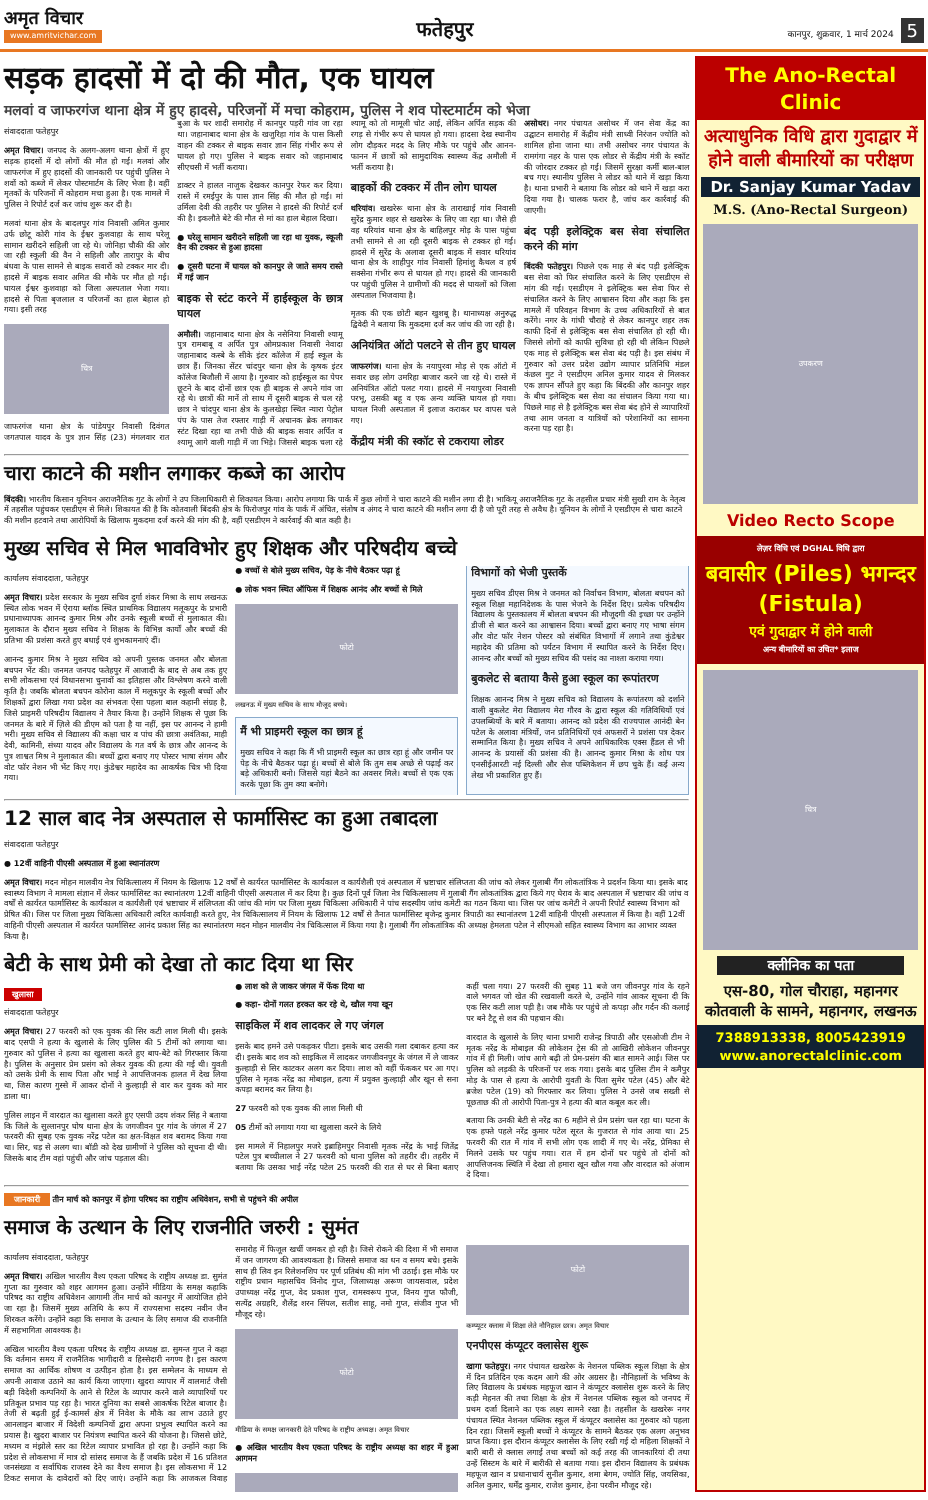अमृत विचार
www.amritvichar.com
फतेहपुर
कानपुर, शुक्रवार, 1 मार्च 2024 5
सड़क हादसों में दो की मौत, एक घायल
मलवां व जाफरगंज थाना क्षेत्र में हुए हादसे, परिजनों में मचा कोहराम, पुलिस ने शव पोस्टमार्टम को भेजा
संवाददाता फतेहपुर
अमृत विचार। जनपद के अलग-अलग थाना क्षेत्रों में हुए सड़क हादसों में दो लोगों की मौत हो गई। मलवां और जाफरगंज में हुए हादसों की जानकारी पर पहुंची पुलिस ने शवों को कब्जे में लेकर पोस्टमार्टम के लिए भेजा है। वहीं मृतकों के परिजनों में कोहराम मचा हुआ है। एक मामले में पुलिस ने रिपोर्ट दर्ज कर जांच शुरू कर दी है।
मलवां थाना क्षेत्र के बादलपुर गांव निवासी अमित कुमार उर्फ छोटू कोरी गांव के ईश्वर कुशवाहा के साथ घरेलू सामान खरीदने सहिली जा रहे थे। जोनिहा चौकी की ओर जा रही स्कूली की वैन ने सहिली और तारापुर के बीच बंधवा के पास सामने से बाइक सवारों को टक्कर मार दी। हादसे में बाइक सवार अमित की मौके पर मौत हो गई। घायल ईश्वर कुशवाहा को जिला अस्पताल भेजा गया। हादसे से पिता बृजलाल व परिजनों का हाल बेहाल हो गया। इसी तरह
चित्र
जाफरगंज थाना क्षेत्र के पांडेयपुर निवासी दिवंगत जगतपाल यादव के पुत्र ज्ञान सिंह (23) मंगलवार रात बुआ के घर शादी समारोह में कानपुर पड़री गांव जा रहा था। जहानाबाद थाना क्षेत्र के खजुरिहा गांव के पास किसी वाहन की टक्कर से बाइक सवार ज्ञान सिंह गंभीर रूप से घायल हो गए। पुलिस ने बाइक सवार को जहानाबाद सीएचसी में भर्ती कराया।
डाक्टर ने हालत नाजुक देखकर कानपुर रेफर कर दिया। रास्ते में रमईपुर के पास ज्ञान सिंह की मौत हो गई। मां उर्मिला देवी की तहरीर पर पुलिस ने हादसे की रिपोर्ट दर्ज की है। इकलौते बेटे की मौत से मां का हाल बेहाल दिखा।
● घरेलू सामान खरीदने सहिली जा रहा था युवक, स्कूली वैन की टक्कर से हुआ हादसा
● दूसरी घटना में घायल को कानपुर ले जाते समय रास्ते में गई जान
बाइक से स्टंट करने में हाईस्कूल के छात्र घायल
अमौली। जहानाबाद थाना क्षेत्र के नसेनिया निवासी श्यामू पुत्र रामबाबू व अर्पित पुत्र ओमप्रकाश निवासी नेवादा जहानाबाद कस्बे के सीके इंटर कॉलेज में हाई स्कूल के छात्र हैं। जिनका सेंटर चांदपुर थाना क्षेत्र के कृषक इंटर कॉलेज बिजौली में आया है। गुरुवार को हाईस्कूल का पेपर छूटने के बाद दोनों छात्र एक ही बाइक से अपने गांव जा रहे थे। छात्रों की मानें तो साथ में दूसरी बाइक से चल रहे छात्र ने चांदपुर थाना क्षेत्र के कुलखेड़ा स्थित न्यारा पेट्रोल पंप के पास तेज रफ्तार गाड़ी में अचानक ब्रेक लगाकर स्टंट दिखा रहा था तभी पीछे की बाइक सवार अर्पित व श्यामू आगे वाली गाड़ी में जा भिड़े। जिससे बाइक चला रहे श्यामू को तो मामूली चोट आई, लेकिन अर्पित सड़क की रगड़ से गंभीर रूप से घायल हो गया। हादसा देख स्थानीय लोग दौड़कर मदद के लिए मौके पर पहुंचे और आनन-फानन में छात्रों को सामुदायिक स्वास्थ्य केंद्र अमौली में भर्ती कराया है।
बाइकों की टक्कर में तीन लोग घायल
थरियांव। खखरेरू थाना क्षेत्र के ताराखाई गांव निवासी सुरेंद्र कुमार शहर से खखरेरू के लिए जा रहा था। जैसे ही वह थरियांव थाना क्षेत्र के बाहिलपुर मोड़ के पास पहुंचा तभी सामने से आ रही दूसरी बाइक से टक्कर हो गई। हादसे में सुरेंद्र के अलावा दूसरी बाइक में सवार थरियांव थाना क्षेत्र के शाहीपुर गांव निवासी हिमांशु कैथल व हर्ष सक्सेना गंभीर रूप से घायल हो गए। हादसे की जानकारी पर पहुंची पुलिस ने ग्रामीणों की मदद से घायलों को जिला अस्पताल भिजवाया है।
मृतक की एक छोटी बहन खुशबू है। थानाध्यक्ष अनुरुद्ध द्विवेदी ने बताया कि मुकदमा दर्ज कर जांच की जा रही है।
अनियंत्रित ऑटो पलटने से तीन हुए घायल
जाफरगंज। थाना क्षेत्र के नयापुरवा मोड़ से एक ऑटो में सवार छह लोग उमरिहा बाजार करने जा रहे थे। रास्ते में अनियंत्रित ऑटो पलट गया। हादसे में नयापुरवा निवासी परभू, उसकी बहू व एक अन्य व्यक्ति घायल हो गया। घायल निजी अस्पताल में इलाज कराकर घर वापस चले गए।
केंद्रीय मंत्री की स्कॉट से टकराया लोडर
असोथर। नगर पंचायत असोथर में जन सेवा केंद्र का उद्घाटन समारोह में केंद्रीय मंत्री साध्वी निरंजन ज्योति को शामिल होना जाना था। तभी असोथर नगर पंचायत के रामगंगा नहर के पास एक लोडर से केंद्रीय मंत्री के स्कॉट की जोरदार टक्कर हो गई। जिसमें सुरक्षा कर्मी बाल-बाल बच गए। स्थानीय पुलिस ने लोडर को थाने में खड़ा किया है। थाना प्रभारी ने बताया कि लोडर को थाने में खड़ा करा दिया गया है। चालक फरार है, जांच कर कार्रवाई की जाएगी।
बंद पड़ी इलेक्ट्रिक बस सेवा संचालित करने की मांग
बिंदकी फतेहपुर। पिछले एक माह से बंद पड़ी इलेक्ट्रिक बस सेवा को फिर संचालित करने के लिए एसडीएम से मांग की गई। एसडीएम ने इलेक्ट्रिक बस सेवा फिर से संचालित करने के लिए आश्वासन दिया और कहा कि इस मामले में परिवहन विभाग के उच्च अधिकारियों से बात करेंगे। नगर के गांधी चौराहे से लेकर कानपुर शहर तक काफी दिनों से इलेक्ट्रिक बस सेवा संचालित हो रही थी। जिससे लोगों को काफी सुविधा हो रही थी लेकिन पिछले एक माह से इलेक्ट्रिक बस सेवा बंद पड़ी है। इस संबंध में गुरुवार को उत्तर प्रदेश उद्योग व्यापार प्रतिनिधि मंडल कंछल गुट ने एसडीएम अनिल कुमार यादव से मिलकर एक ज्ञापन सौंपते हुए कहा कि बिंदकी और कानपुर शहर के बीच इलेक्ट्रिक बस सेवा का संचालन किया गया था। पिछले माह से है इलेक्ट्रिक बस सेवा बंद होने से व्यापारियों तथा आम जनता व यात्रियों को परेशानियों का सामना करना पड़ रहा है।
चारा काटने की मशीन लगाकर कब्जे का आरोप
बिंदकी। भारतीय किसान यूनियन अराजनैतिक गुट के लोगों ने उप जिलाधिकारी से शिकायत किया। आरोप लगाया कि पार्क में कुछ लोगों ने चारा काटने की मशीन लगा दी है। भाकियू अराजनैतिक गुट के तहसील प्रचार मंत्री सुखी राम के नेतृत्व में तहसील पहुंचकर एसडीएम से मिले। शिकायत की है कि कोतवाली बिंदकी क्षेत्र के फिरोजपुर गांव के पार्क में अंचित, संतोष व अंगद ने चारा काटने की मशीन लगा दी है जो पूरी तरह से अवैध है। यूनियन के लोगों ने एसडीएम से चारा काटने की मशीन हटवाने तथा आरोपियों के खिलाफ मुकदमा दर्ज करने की मांग की है, वहीं एसडीएम ने कार्रवाई की बात कही है।
मुख्य सचिव से मिल भावविभोर हुए शिक्षक और परिषदीय बच्चे
कार्यालय संवाददाता, फतेहपुर
अमृत विचार। प्रदेश सरकार के मुख्य सचिव दुर्गा शंकर मिश्रा के साथ लखनऊ स्थित लोक भवन में ऐराया ब्लॉक स्थित प्राथमिक विद्यालय मलूकपुर के प्रभारी प्रधानाध्यापक आनन्द कुमार मिश्र और उनके स्कूली बच्चों से मुलाकात की। मुलाकात के दौरान मुख्य सचिव ने शिक्षक के विभिन्न कार्यों और बच्चों की प्रतिभा की प्रशंसा करते हुए बधाई एवं शुभकामनाएं दीं।
आनन्द कुमार मिश्र ने मुख्य सचिव को अपनी पुस्तक जनमत और बोलता बचपन भेंट की। जनमत जनपद फतेहपुर में आजादी के बाद से अब तक हुए सभी लोकसभा एवं विधानसभा चुनावों का इतिहास और विश्लेषण करने वाली कृति है। जबकि बोलता बचपन कोरोना काल में मलूकपुर के स्कूली बच्चों और शिक्षकों द्वारा लिखा गया प्रदेश का संभवतः ऐसा पहला बाल कहानी संग्रह है, जिसे प्राइमरी परिषदीय विद्यालय ने तैयार किया है। उन्होंने शिक्षक से पूछा कि जनमत के बारे में ज़िले की डीएम को पता है या नहीं, इस पर आनन्द ने हामी भरी। मुख्य सचिव से विद्यालय की कक्षा चार व पांच की छात्रा अवंतिका, माही देवी, कामिनी, संध्या यादव और विद्यालय के गत वर्ष के छात्र और आनन्द के पुत्र शाश्वत मिश्र ने मुलाकात की। बच्चों द्वारा बनाए गए पोस्टर भाषा संगम और वोट फॉर नेशन भी भेंट किए गए। कुंडेश्वर महादेव का आकर्षक चित्र भी दिया गया।
● बच्चों से बोले मुख्य सचिव, पेड़ के नीचे बैठकर पढ़ा हूं
● लोक भवन स्थित ऑफिस में शिक्षक आनंद और बच्चों से मिले
फोटो
लखनऊ में मुख्य सचिव के साथ मौजूद बच्चे।
मैं भी प्राइमरी स्कूल का छात्र हूं
मुख्य सचिव ने कहा कि मैं भी प्राइमरी स्कूल का छात्र रहा हूं और जमीन पर पेड़ के नीचे बैठकर पढ़ा हूं। बच्चों से बोले कि तुम सब अच्छे से पढ़ाई कर बड़े अधिकारी बनो। जिससे यहां बैठने का अवसर मिले। बच्चों से एक एक करके पूछा कि तुम क्या बनोगे।
विभागों को भेजी पुस्तकें
मुख्य सचिव डीएस मिश्र ने जनमत को निर्वाचन विभाग, बोलता बचपन को स्कूल शिक्षा महानिदेशक के पास भेजने के निर्देश दिए। प्रत्येक परिषदीय विद्यालय के पुस्तकालय में बोलता बचपन की मौजूदगी की इच्छा पर उन्होंने डीजी से बात करने का आश्वासन दिया। बच्चों द्वारा बनाए गए भाषा संगम और वोट फॉर नेशन पोस्टर को संबंधित विभागों में लगाने तथा कुंडेश्वर महादेव की प्रतिमा को पर्यटन विभाग में स्थापित करने के निर्देश दिए। आनन्द और बच्चों को मुख्य सचिव की पसंद का नाश्ता कराया गया।
बुकलेट से बताया कैसे हुआ स्कूल का रूपांतरण
शिक्षक आनन्द मिश्र ने मुख्य सचिव को विद्यालय के रूपांतरण को दर्शाने वाली बुकलेट मेरा विद्यालय मेरा गौरव के द्वारा स्कूल की गतिविधियों एवं उपलब्धियों के बारे में बताया। आनन्द को प्रदेश की राज्यपाल आनंदी बेन पटेल के अलावा मंत्रियों, जन प्रतिनिधियों एवं अफसरों ने प्रशंसा पत्र देकर सम्मानित किया है। मुख्य सचिव ने अपने आधिकारिक एक्स हैंडल से भी आनन्द के प्रयासों की प्रशंसा की है। आनन्द कुमार मिश्रा के शोध पत्र एनसीईआरटी नई दिल्ली और सेज पब्लिकेशन में छप चुके हैं। कई अन्य लेख भी प्रकाशित हुए हैं।
12 साल बाद नेत्र अस्पताल से फार्मासिस्ट का हुआ तबादला
संवाददाता फतेहपुर
● 12वीं वाहिनी पीएसी अस्पताल में हुआ स्थानांतरण
अमृत विचार। मदन मोहन मालवीय नेत्र चिकित्सालय में नियम के खिलाफ 12 वर्षों से कार्यरत फार्मासिस्ट के कार्यकाल व कार्यशैली एवं अस्पताल में भ्रष्टाचार संलिप्तता की जांच को लेकर गुलाबी गैंग लोकतांत्रिक ने प्रदर्शन किया था। इसके बाद स्वास्थ्य विभाग ने मामला संज्ञान में लेकर फार्मासिस्ट का स्थानांतरण 12वीं वाहिनी पीएसी अस्पताल में कर दिया है। कुछ दिनों पूर्व जिला नेत्र चिकित्सालय में गुलाबी गैंग लोकतांत्रिक द्वारा किये गए घेराव के बाद अस्पताल में भ्रष्टाचार की जांच व वर्षों से कार्यरत फार्मासिस्ट के कार्यकाल व कार्यशैली एवं भ्रष्टाचार में संलिप्तता की जांच की मांग पर जिला मुख्य चिकित्सा अधिकारी ने पांच सदस्यीय जांच कमेटी का गठन किया था। जिस पर जांच कमेटी ने अपनी रिपोर्ट स्वास्थ्य विभाग को प्रेषित की। जिस पर जिला मुख्य चिकित्सा अधिकारी त्वरित कार्यवाही करते हुए, नेत्र चिकित्सालय में नियम के खिलाफ 12 वर्षों से तैनात फार्मासिस्ट बृजेन्द्र कुमार त्रिपाठी का स्थानांतरण 12वीं वाहिनी पीएसी अस्पताल में किया है। वहीं 12वीं वाहिनी पीएसी अस्पताल में कार्यरत फार्मासिस्ट आनंद प्रकाश सिंह का स्थानांतरण मदन मोहन मालवीय नेत्र चिकित्साल में किया गया है। गुलाबी गैंग लोकतांत्रिक की अध्यक्ष हेमलता पटेल ने सीएमओ सहित स्वास्थ्य विभाग का आभार व्यक्त किया है।
बेटी के साथ प्रेमी को देखा तो काट दिया था सिर
खुलासा
संवाददाता फतेहपुर
अमृत विचार। 27 फरवरी को एक युवक की सिर कटी लाश मिली थी। इसके बाद एसपी ने हत्या के खुलासे के लिए पुलिस की 5 टीमों को लगाया था। गुरुवार को पुलिस ने हत्या का खुलासा करते हुए बाप-बेटे को गिरफ्तार किया है। पुलिस के अनुसार प्रेम प्रसंग को लेकर युवक की हत्या की गई थी। युवती को उसके प्रेमी के साथ पिता और भाई ने आपत्तिजनक हालत में देख लिया था, जिस कारण गुस्से में आकर दोनों ने कुल्हाड़ी से वार कर युवक को मार डाला था।
पुलिस लाइन में वारदात का खुलासा करते हुए एसपी उदय शंकर सिंह ने बताया कि जिले के सुल्तानपुर घोष थाना क्षेत्र के जगजीवन पुर गांव के जंगल में 27 फरवरी की सुबह एक युवक नरेंद्र पटेल का क्षत-विक्षत शव बरामद किया गया था। सिर, धड़ से अलग था। बॉडी को देख ग्रामीणों ने पुलिस को सूचना दी थी। जिसके बाद टीम वहां पहुंची और जांच पड़ताल की।
● लाश को ले जाकर जंगल में फेंक दिया था
● कहा- दोनों गलत हरकत कर रहे थे, खौल गया खून
साइकिल में शव लादकर ले गए जंगल
इसके बाद हमने उसे पकड़कर पीटा। इसके बाद उसकी गला दबाकर हत्या कर दी। इसके बाद शव को साइकिल में लादकर जगजीवनपुर के जंगल में ले जाकर कुल्हाड़ी से सिर काटकर अलग कर दिया। लाश को वहीं फेंककर घर आ गए। पुलिस ने मृतक नरेंद्र का मोबाइल, हत्या में प्रयुक्त कुल्हाड़ी और खून से सना कपड़ा बरामद कर लिया है।
27 फरवरी को एक युवक की लाश मिली थी
05 टीमों को लगाया गया था खुलासा करने के लिये
इस मामले में निहालपुर मजरे इब्राहिमपुर निवासी मृतक नरेंद्र के भाई जितेंद्र पटेल पुत्र बच्चीलाल ने 27 फरवरी को थाना पुलिस को तहरीर दी। तहरीर में बताया कि उसका भाई नरेंद्र पटेल 25 फरवरी की रात से घर से बिना बताए कहीं चला गया। 27 फरवरी की सुबह 11 बजे जग जीवनपुर गांव के रहने वाले भगवत जो खेत की रखवाली करते थे, उन्होंने गांव आकर सूचना दी कि एक सिर कटी लाश पड़ी है। जब मौके पर पहुंचे तो कपड़ा और गर्दन की कलाई पर बने टैटू से शव की पहचान की।
वारदात के खुलासे के लिए थाना प्रभारी राजेन्द्र त्रिपाठी और एसओजी टीम ने मृतक नरेंद्र के मोबाइल की लोकेशन ट्रेस की तो आखिरी लोकेशन जीवनपुर गांव में ही मिली। जांच आगे बढ़ी तो प्रेम-प्रसंग की बात सामने आई। जिस पर पुलिस को लड़की के परिजनों पर शक गया। इसके बाद पुलिस टीम ने कमैपुर मोड़ के पास से हत्या के आरोपी युवती के पिता सुमेर पटेल (45) और बेटे ब्रजेश पटेल (19) को गिरफ्तार कर लिया। पुलिस ने उनसे जब सख्ती से पूछताछ की तो आरोपी पिता-पुत्र ने हत्या की बात कबूल कर ली।
बताया कि उनकी बेटी से नरेंद्र का 6 महीने से प्रेम प्रसंग चल रहा था। घटना के एक हफ्ते पहले नरेंद्र कुमार पटेल सूरत के गुजरात से गांव आया था। 25 फरवरी की रात में गांव में सभी लोग एक शादी में गए थे। नरेंद्र, प्रेमिका से मिलने उसके घर पहुंच गया। रात में हम दोनों घर पहुंचे तो दोनों को आपत्तिजनक स्थिति में देखा तो हमारा खून खौल गया और वारदात को अंजाम दे दिया।
जानकारी तीन मार्च को कानपुर में होगा परिषद का राष्ट्रीय अधिवेशन, सभी से पहुंचने की अपील
समाज के उत्थान के लिए राजनीति जरुरी : सुमंत
कार्यालय संवाददाता, फतेहपुर
अमृत विचार। अखिल भारतीय वैश्य एकता परिषद के राष्ट्रीय अध्यक्ष डा. सुमंत गुप्ता का गुरुवार को शहर आगमन हुआ। उन्होंने मीडिया के समक्ष कहाकि परिषद का राष्ट्रीय अधिवेशन आगामी तीन मार्च को कानपुर में आयोजित होने जा रहा है। जिसमें मुख्य अतिथि के रूप में राज्यसभा सदस्य नवीन जैन शिरकत करेंगे। उन्होंने कहा कि समाज के उत्थान के लिए समाज की राजनीति में सहभागिता आवश्यक है।
अखिल भारतीय वैश्य एकता परिषद के राष्ट्रीय अध्यक्ष डा. सुमन्त गुप्त ने कहा कि वर्तमान समय में राजनैतिक भागीदारी व हिस्सेदारी नगण्य है। इस कारण समाज का आर्थिक शोषण व उत्पीड़न होता है। इस सम्मेलन के माध्यम से अपनी आवाज उठाने का कार्य किया जाएगा। खुदरा व्यापार में वालमार्ट जैसी बड़ी विदेशी कम्पनियों के आने से रिटेल के व्यापार करने वाले व्यापारियों पर प्रतिकूल प्रभाव पड़ रहा है। भारत दुनिया का सबसे आकर्षक रिटेल बाजार है। तेजी से बढ़ती हुई ई-कामर्स क्षेत्र में निवेश के मौके का लाभ उठाते हुए आनलाइन बाजार में विदेशी कम्पनियों द्वारा अपना प्रभुत्व स्थापित करने का प्रयास है। खुदरा बाजार पर नियंत्रण स्थापित करने की योजना है। जिससे छोटे, मध्यम व मंझोले स्तर का रिटेल व्यापार प्रभावित हो रहा है। उन्होंने कहा कि प्रदेश से लोकसभा में मात्र दो सांसद समाज के हैं जबकि प्रदेश में 16 प्रतिशत जनसंख्या व सर्वाधिक राजस्व देने का वैश्य समाज है। इस लोकसभा में 12 टिकट समाज के दावेदारों को दिए जाएं। उन्होंने कहा कि आजकल विवाह समारोह में फिजूल खर्ची जमकर हो रही है। जिसे रोकने की दिशा में भी समाज में जन जागरण की आवश्यकता है। जिससे समाज का धन व समय बचे। इसके साथ ही लिव इन रिलेशनशिप पर पूर्ण प्रतिबंध की मांग भी उठाई। इस मौके पर राष्ट्रीय प्रधान महासचिव विनोद गुप्त, जिलाध्यक्ष अरूण जायसवाल, प्रदेश उपाध्यक्ष नरेंद्र गुप्त, वेद प्रकाश गुप्त, रामस्वरूप गुप्त, विनय गुप्त फौजी, सत्येंद्र अग्रहरि, शैलेंद्र शरन सिंपल, सतीश साहू, नमो गुप्त, संजीव गुप्त भी मौजूद रहे।
फोटो
मीडिया के समक्ष जानकारी देते परिषद के राष्ट्रीय अध्यक्ष। अमृत विचार
● अखिल भारतीय वैश्य एकता परिषद के राष्ट्रीय अध्यक्ष का शहर में हुआ आगमन
फोटो
कम्प्यूटर क्लास में शिक्षा लेते नौनिहाल छात्र। अमृत विचार
एनपीएस कंप्यूटर क्लासेस शुरू
खागा फतेहपुर। नगर पंचायत खखरेरू के नेशनल पब्लिक स्कूल शिक्षा के क्षेत्र में दिन प्रतिदिन एक कदम आगे की ओर अग्रसर है। नौनिहालों के भविष्य के लिए विद्यालय के प्रबंधक महफूज खान ने कंप्यूटर क्लासेस शुरू करने के लिए कड़ी मेहनत की तथा शिक्षा के क्षेत्र में नेशनल पब्लिक स्कूल को जनपद में प्रथम दर्जा दिलाने का एक लक्ष्य सामने रखा है। तहसील के खखरेरू नगर पंचायत स्थित नेशनल पब्लिक स्कूल में कंप्यूटर क्लासेस का गुरुवार को पहला दिन रहा। जिसमें स्कूली बच्चों ने कंप्यूटर के सामने बैठकर एक अलग अनुभव प्राप्त किया। इस दौरान कंप्यूटर क्लासेस के लिए रखी गई दो महिला शिक्षकों ने बारी बारी से क्लास लगाई तथा बच्चों को कई तरह की जानकारियां दी तथा उन्हें सिस्टम के बारे में बारीकी से बताया गया। इस दौरान विद्यालय के प्रबंधक महफूज खान व प्रधानाचार्य सुनील कुमार, शमा बेगम, ज्योति सिंह, जयसिका, अनिल कुमार, धर्मेंद्र कुमार, राजेश कुमार, हेना परवीन मौजूद रहे।
The Ano-Rectal Clinic
अत्याधुनिक विधि द्वारा गुदाद्वार में होने वाली बीमारियों का परीक्षण
Dr. Sanjay Kumar Yadav
M.S. (Ano-Rectal Surgeon)
उपकरण
Video Recto Scope
लेज़र विधि एवं DGHAL विधि द्वारा
बवासीर (Piles) भगन्दर (Fistula)
एवं गुदाद्वार में होने वाली
अन्य बीमारियों का उचित* इलाज
चित्र
क्लीनिक का पता
एस-80, गोल चौराहा, महानगर कोतवाली के सामने, महानगर, लखनऊ
7388913338, 8005423919
www.anorectalclinic.com